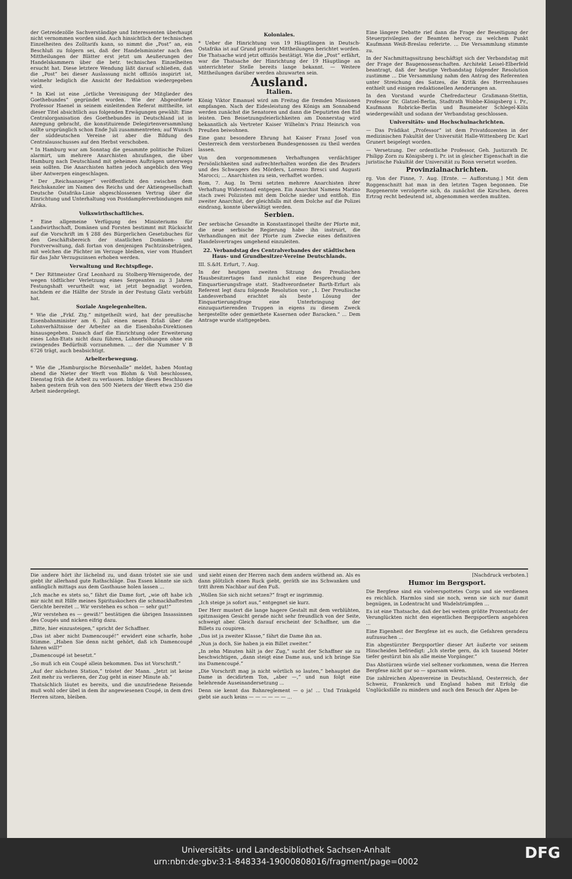der Getreidezölle Sachverständige und Interessenten überhaupt nicht vernommen worden sind. Auch hinsichtlich der technischen Einzelheiten des Zolltarifs kann, so nimmt die „Post“ an, ein Beschluß zu folgern sei, daß der Handelsminister nach den Mittheilungen der Blätter erst jetzt um Aeußerungen der Handelskammern über die betr. technischen Einzelheiten ersucht hat. Diese letztere Wendung läßt darauf schließen, daß die „Post“ bei dieser Auslassung nicht offiziös inspirirt ist, vielmehr lediglich die Ansicht der Redaktion wiedergegeben wird.
* In Kiel ist eine „örtliche Vereinigung der Mitglieder des Goethebundes“ gegründet worden. Wie der Abgeordnete Professor Haenel in seinem einleitenden Referat mittheilte, ist dieser Titel absichtlich aus folgenden Erwägungen gewählt: Eine Centralorganisation des Goethebundes in Deutschland ist in Anregung gebracht, die konstituirende Delegirtenversammlung sollte ursprünglich schon Ende Juli zusammentreten; auf Wunsch der süddeutschen Vereine ist aber die Bildung des Centralausschusses auf den Herbst verschoben.
* In Hamburg war am Sonntag die gesammte politische Polizei alarmirt, um mehrere Anarchisten abzufangen, die über Hamburg nach Deutschland mit geheimen Aufträgen unterwegs sein sollten. Die Anarchisten hatten jedoch angeblich den Weg über Antwerpen eingeschlagen.
* Der „Reichsanzeiger“ veröffentlicht den zwischen dem Reichskanzler im Namen des Reichs und der Aktiengesellschaft Deutsche Ostafrika-Linie abgeschlossenen Vertrag über die Einrichtung und Unterhaltung von Postdampferverbindungen mit Afrika.
Volkswirthschaftliches.
* Eine allgemeine Verfügung des Ministeriums für Landwirthschaft, Domänen und Forsten bestimmt mit Rücksicht auf die Vorschrift im § 288 des Bürgerlichen Gesetzbuches für den Geschäftsbereich der staatlichen Domänen- und Forstverwaltung, daß fortan von denjenigen Pachtzinsbeträgen, mit welchen die Pächter im Verzuge bleiben, vier vom Hundert für das Jahr Verzugszinsen erhoben werden.
Verwaltung und Rechtspflege.
* Der Rittmeister Graf Leonhard zu Stolberg-Wernigerode, der wegen tödtlicher Verletzung eines Sergeanten zu 3 Jahren Festungshaft verurtheilt war, ist jetzt begnadigt worden, nachdem er die Hälfte der Strafe in der Festung Glatz verbüßt hat.
Soziale Angelegenheiten.
* Wie die „Frkf. Ztg.“ mitgetheilt wird, hat der preußische Eisenbahnminister am 6. Juli einen neuen Erlaß über die Lohnverhältnisse der Arbeiter an die Eisenbahn-Direktionen hinausgegeben. Danach darf die Einrichtung oder Erweiterung eines Lohn-Etats nicht dazu führen, Lohnerhöhungen ohne ein zwingendes Bedürfniß vorzunehmen. ... der die Nummer V B 6726 trägt, auch beabsichtigt.
Arbeiterbewegung.
* Wie die „Hamburgische Börsenhalle“ meldet, haben Montag abend die Nieter der Werft von Blohm & Voß beschlossen, Dienstag früh die Arbeit zu verlassen. Infolge dieses Beschlusses haben gestern früh von den 500 Nietern der Werft etwa 250 die Arbeit niedergelegt.
Koloniales.
* Ueber die Hinrichtung von 19 Häuptlingen in Deutsch-Ostafrika ist auf Grund privater Mittheilungen berichtet worden. Die Thatsache wird jetzt offiziös bestätigt. Wie die „Post“ erfährt, war die Thatsache der Hinrichtung der 19 Häuptlinge an unterrichteter Stelle bereits lange bekannt. — Weitere Mittheilungen darüber werden abzuwarten sein.
Ausland.
Italien.
König Viktor Emanuel wird am Freitag die fremden Missionen empfangen. Nach der Eidesleistung des Königs am Sonnabend werden zunächst die Senatoren und dann die Deputirten den Eid leisten. Den Beisetzungsfeierlichkeiten am Donnerstag wird bekanntlich als Vertreter Kaiser Wilhelm's Prinz Heinrich von Preußen beiwohnen.
Eine ganz besondere Ehrung hat Kaiser Franz Josef von Oesterreich dem verstorbenen Bundesgenossen zu theil werden lassen.
Von den vorgenommenen Verhaftungen verdächtiger Persönlichkeiten sind aufrechterhalten worden die des Bruders und des Schwagers des Mörders, Lorenzo Bresci und Augusti Marocci; ... Anarchisten zu sein, verhaftet worden.
Rom, 7. Aug. In Terni setzten mehrere Anarchisten ihrer Verhaftung Widerstand entgegen. Ein Anarchist Namens Marino stach zwei Polizisten mit dem Dolche nieder und entfloh. Ein zweiter Anarchist, der gleichfalls mit dem Dolche auf die Polizei eindrang, konnte überwältigt werden.
Serbien.
Der serbische Gesandte in Konstantinopel theilte der Pforte mit, die neue serbische Regierung habe ihn instruirt, die Verhandlungen mit der Pforte zum Zwecke eines definitiven Handelsvertrages umgehend einzuleiten.
22. Verbandstag des Centralverbandes der städtischen Haus- und Grundbesitzer-Vereine Deutschlands.
III. S.&H. Erfurt, 7. Aug.
In der heutigen zweiten Sitzung des Preußischen Hausbesitzertages fand zunächst eine Besprechung der Einquartierungsfrage statt. Stadtverordneter Barth-Erfurt als Referent legt dazu folgende Resolution vor: „1. Der Preußische Landesverband erachtet als beste Lösung der Einquartierungsfrage eine Unterbringung der einzuquartierenden Truppen in eigens zu diesem Zweck hergestellte oder gemiethete Kasernen oder Baracken.“ ... Dem Antrage wurde stattgegeben.
Eine längere Debatte rief dann die Frage der Beseitigung der Steuerprivilegien der Beamten hervor, zu welchem Punkt Kaufmann Weiß-Breslau referirte. ... Die Versammlung stimmte zu.
In der Nachmittagssitzung beschäftigt sich der Verbandstag mit der Frage der Baugenossenschaften. Architekt Leisel-Elberfeld beantragt, daß der heutige Verbandstag folgender Resolution zustimme ... Die Versammlung nahm den Antrag des Referenten unter Streichung des Satzes, die Kritik des Herrenhauses enthielt und einigen redaktionellen Aenderungen an.
In den Vorstand wurde Chefredacteur Graßmann-Stettin, Professor Dr. Glatzel-Berlin, Stadtrath Wobbe-Königsberg i. Pr., Kaufmann Robricke-Berlin und Baumeister Schlegel-Köln wiedergewählt und sodann der Verbandstag geschlossen.
Universitäts- und Hochschulnachrichten.
— Das Prädikat „Professor“ ist dem Privatdozenten in der medizinischen Fakultät der Universität Halle-Wittenberg Dr. Karl Grunert beigelegt worden.
— Versetzung. Der ordentliche Professor, Geh. Justizrath Dr. Philipp Zorn zu Königsberg i. Pr. ist in gleicher Eigenschaft in die juristische Fakultät der Universität zu Bonn versetzt worden.
Provinzialnachrichten.
rg. Von der Finne, 7. Aug. [Ernte. — Aufforstung.] Mit dem Roggenschnitt hat man in den letzten Tagen begonnen. Die Roggenernte verzögerte sich, da zunächst die Kirschen, deren Ertrag recht bedeutend ist, abgenommen werden mußten.
Die andere hört ihr lächelnd zu, und dann tröstet sie sie und giebt ihr allerhand gute Rathschläge. Das Essen könnte sie sich anfänglich mittags aus dem Gasthause holen lassen ...
„Ich mache es stets so,“ fährt die Dame fort, „wie oft habe ich mir nicht mit Hilfe meines Spirituskochers die schmackhaftesten Gerichte bereitet ... Wir verstehen es schon — sehr gut!“
„Wir verstehen es — gewiß!“ bestätigen die übrigen Insassinnen des Coupés und nicken eifrig dazu.
„Bitte, hier einzusteigen,“ spricht der Schaffner.
„Das ist aber nicht Damencoupé!“ erwidert eine scharfe, hohe Stimme. „Haben Sie denn nicht gehört, daß ich Damencoupé fahren will?“
„Damencoupé ist besetzt.“
„So muß ich ein Coupé allein bekommen. Das ist Vorschrift.“
„Auf der nächsten Station,“ tröstet der Mann. „Jetzt ist keine Zeit mehr zu verlieren, der Zug geht in einer Minute ab.“
Thatsächlich läutet es bereits, und die unzufriedene Reisende muß wohl oder übel in dem ihr angewiesenen Coupé, in dem drei Herren sitzen, bleiben.
und sieht einen der Herren nach dem andern wüthend an. Als es dann plötzlich einen Ruck giebt, geräth sie ins Schwanken und tritt ihrem Nachbar auf den Fuß.
„Wollen Sie sich nicht setzen?“ fragt er ingrimmig.
„Ich steige ja sofort aus,“ entgegnet sie kurz.
Der Herr mustert die lange hagere Gestalt mit dem verblühten, spitznasigen Gesicht gerade nicht sehr freundlich von der Seite, schweigt aber. Gleich darauf erscheint der Schaffner, um die Billets zu coupiren.
„Das ist ja zweiter Klasse,“ fährt die Dame ihn an.
„Nun ja doch, Sie haben ja ein Billet zweiter.“
„In zehn Minuten hält ja der Zug,“ sucht der Schaffner sie zu beschwichtigen, „dann steigt eine Dame aus, und ich bringe Sie ins Damencoupé.“
„Die Vorschrift mag ja nicht wörtlich so lauten,“ behauptet die Dame in decidirtem Ton, „aber —,“ und nun folgt eine belehrende Auseinandersetzung ...
Denn sie kennt das Bahnreglement — o ja! ... Und Trinkgeld giebt sie auch keins — — — — — — ...
[Nachdruck verboten.]
Humor im Bergsport.
Die Bergfexe sind ein vielverspottetes Corps und sie verdienen es reichlich. Harmlos sind sie noch, wenn sie sich nur damit begnügen, in Lodentracht und Wadelstrümpfen ...
Es ist eine Thatsache, daß der bei weitem größte Prozentsatz der Verunglückten nicht den eigentlichen Bergsportlern angehören ...
Eine Eigenheit der Bergfexe ist es auch, die Gefahren geradezu aufzusuchen ...
Ein abgestürzter Bergsportler dieser Art äußerte vor seinem Hinscheiden befriedigt: „Ich sterbe gern, da ich tausend Meter tiefer gestürzt bin als alle meine Vorgänger.“
Das Abstürzen würde viel seltener vorkommen, wenn die Herren Bergfexe nicht gar so — sparsam wären.
Die zahlreichen Alpenvereine in Deutschland, Oesterreich, der Schweiz, Frankreich und England haben mit Erfolg die Unglücksfälle zu mindern und auch den Besuch der Alpen be-
Universitäts- und Landesbibliothek Sachsen-Anhalt
urn:nbn:de:gbv:3:1-848334-19000808016/fragment/page=0002
DFG